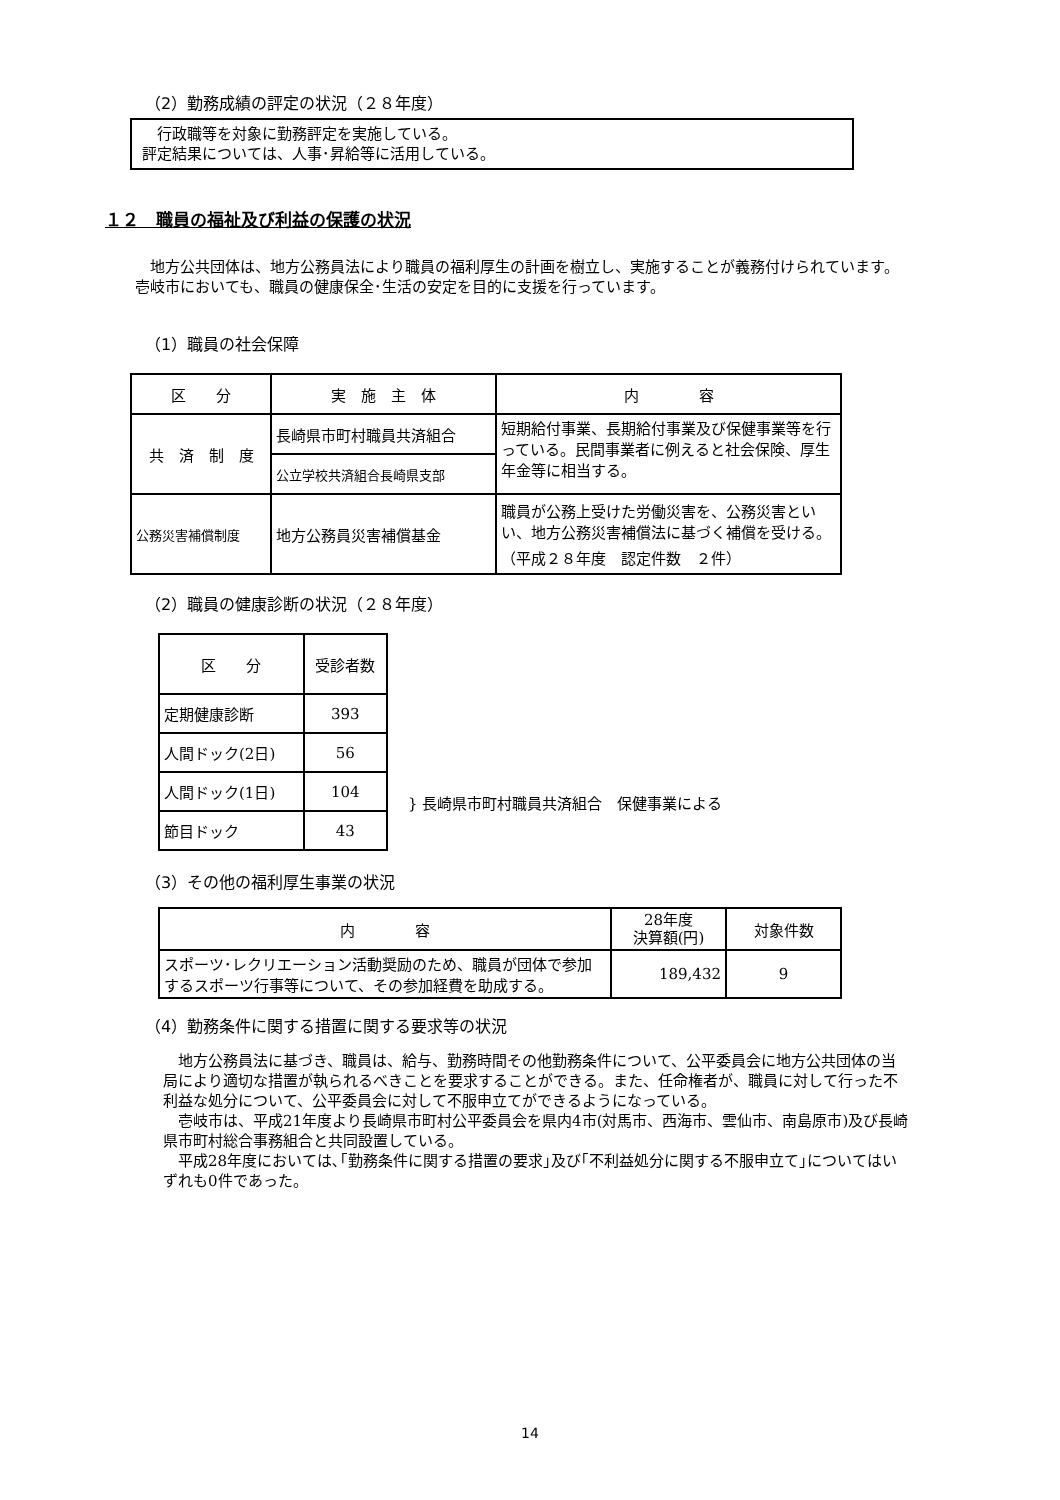（2）勤務成績の評定の状況（２８年度）
　行政職等を対象に勤務評定を実施している。
評定結果については、人事･昇給等に活用している。
１２　職員の福祉及び利益の保護の状況
　地方公共団体は、地方公務員法により職員の福利厚生の計画を樹立し、実施することが義務付けられています。壱岐市においても、職員の健康保全･生活の安定を目的に支援を行っています。
（1）職員の社会保障
| 区 分 | 実 施 主 体 | 内 容 |
| --- | --- | --- |
| 共 済 制 度 | 長崎県市町村職員共済組合 | 短期給付事業、長期給付事業及び保健事業等を行っている。民間事業者に例えると社会保険、厚生年金等に相当する。 |
| | 公立学校共済組合長崎県支部 | |
| 公務災害補償制度 | 地方公務員災害補償基金 | 職員が公務上受けた労働災害を、公務災害といい、地方公務災害補償法に基づく補償を受ける。 （平成２８年度 認定件数 ２件） |
（2）職員の健康診断の状況（２８年度）
| 区 分 | 受診者数 |
| --- | --- |
| 定期健康診断 | 393 |
| 人間ドック(2日) | 56 |
| 人間ドック(1日) | 104 |
| 節目ドック | 43 |
} 長崎県市町村職員共済組合　保健事業による
（3）その他の福利厚生事業の状況
| 内 容 | 28年度 決算額(円) | 対象件数 |
| --- | --- | --- |
| スポーツ･レクリエーション活動奨励のため、職員が団体で参加するスポーツ行事等について、その参加経費を助成する。 | 189,432 | 9 |
（4）勤務条件に関する措置に関する要求等の状況
　地方公務員法に基づき、職員は、給与、勤務時間その他勤務条件について、公平委員会に地方公共団体の当局により適切な措置が執られるべきことを要求することができる。また、任命権者が、職員に対して行った不利益な処分について、公平委員会に対して不服申立てができるようになっている。
　壱岐市は、平成21年度より長崎県市町村公平委員会を県内4市(対馬市、西海市、雲仙市、南島原市)及び長崎県市町村総合事務組合と共同設置している。
　平成28年度においては､｢勤務条件に関する措置の要求｣及び｢不利益処分に関する不服申立て｣についてはいずれも0件であった。
14